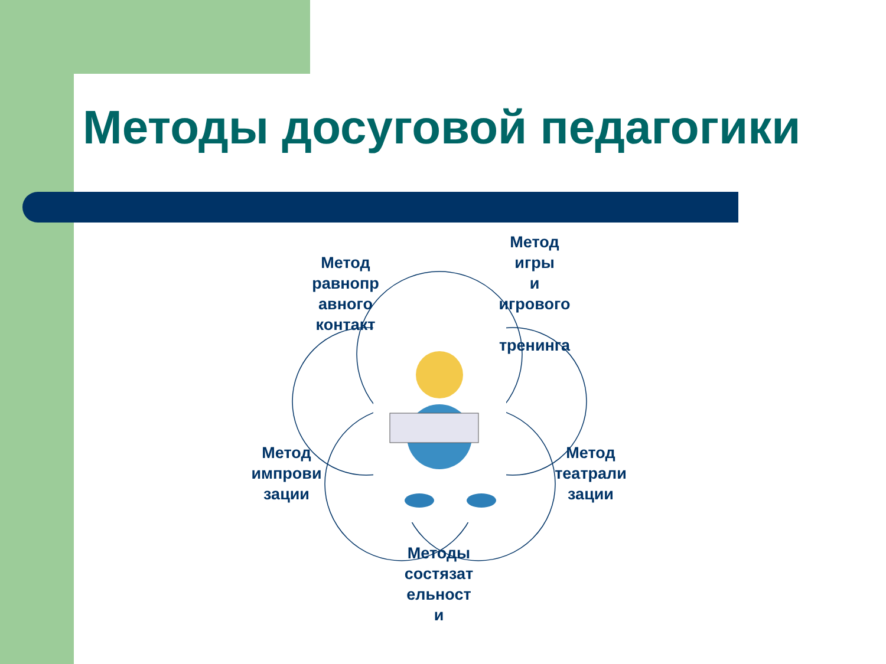Методы досуговой педагогики
Метод
равнопр
авного
контакт
Метод
игры
и
игрового
тренинга
Метод
импрови
зации
Метод
театрали
зации
Методы
состязат
ельност
и